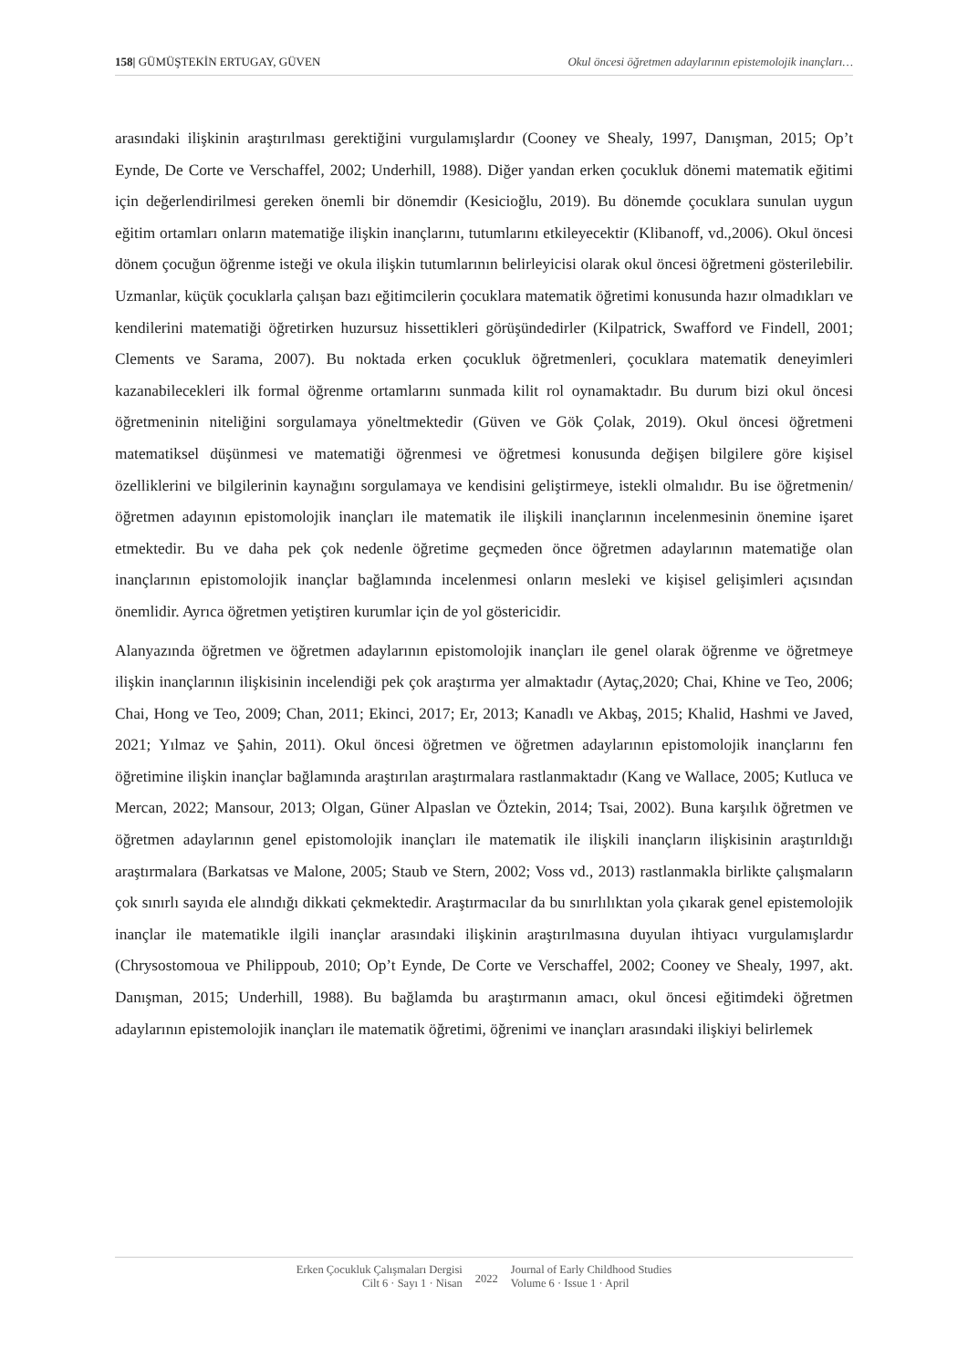158| GÜMÜŞTEKİN ERTUGAY, GÜVEN Okul öncesi öğretmen adaylarının epistemolojik inançları…
arasındaki ilişkinin araştırılması gerektiğini vurgulamışlardır (Cooney ve Shealy, 1997, Danışman, 2015; Op’t Eynde, De Corte ve Verschaffel, 2002; Underhill, 1988). Diğer yandan erken çocukluk dönemi matematik eğitimi için değerlendirilmesi gereken önemli bir dönemdir (Kesicioğlu, 2019). Bu dönemde çocuklara sunulan uygun eğitim ortamları onların matematiğe ilişkin inançlarını, tutumlarını etkileyecektir (Klibanoff, vd.,2006). Okul öncesi dönem çocuğun öğrenme isteği ve okula ilişkin tutumlarının belirleyicisi olarak okul öncesi öğretmeni gösterilebilir. Uzmanlar, küçük çocuklarla çalışan bazı eğitimcilerin çocuklara matematik öğretimi konusunda hazır olmadıkları ve kendilerini matematiği öğretirken huzursuz hissettikleri görüşündedirler (Kilpatrick, Swafford ve Findell, 2001; Clements ve Sarama, 2007). Bu noktada erken çocukluk öğretmenleri, çocuklara matematik deneyimleri kazanabilecekleri ilk formal öğrenme ortamlarını sunmada kilit rol oynamaktadır. Bu durum bizi okul öncesi öğretmeninin niteliğini sorgulamaya yöneltmektedir (Güven ve Gök Çolak, 2019). Okul öncesi öğretmeni matematiksel düşünmesi ve matematiği öğrenmesi ve öğretmesi konusunda değişen bilgilere göre kişisel özelliklerini ve bilgilerinin kaynağını sorgulamaya ve kendisini geliştirmeye, istekli olmalıdır. Bu ise öğretmenin/ öğretmen adayının epistomolojik inançları ile matematik ile ilişkili inançlarının incelenmesinin önemine işaret etmektedir. Bu ve daha pek çok nedenle öğretime geçmeden önce öğretmen adaylarının matematiğe olan inançlarının epistomolojik inançlar bağlamında incelenmesi onların mesleki ve kişisel gelişimleri açısından önemlidir. Ayrıca öğretmen yetiştiren kurumlar için de yol göstericidir.
Alanyazında öğretmen ve öğretmen adaylarının epistomolojik inançları ile genel olarak öğrenme ve öğretmeye ilişkin inançlarının ilişkisinin incelendiği pek çok araştırma yer almaktadır (Aytaç,2020; Chai, Khine ve Teo, 2006; Chai, Hong ve Teo, 2009; Chan, 2011; Ekinci, 2017; Er, 2013; Kanadlı ve Akbaş, 2015; Khalid, Hashmi ve Javed, 2021; Yılmaz ve Şahin, 2011). Okul öncesi öğretmen ve öğretmen adaylarının epistomolojik inançlarını fen öğretimine ilişkin inançlar bağlamında araştırılan araştırmalara rastlanmaktadır (Kang ve Wallace, 2005; Kutluca ve Mercan, 2022; Mansour, 2013; Olgan, Güner Alpaslan ve Öztekin, 2014; Tsai, 2002). Buna karşılık öğretmen ve öğretmen adaylarının genel epistomolojik inançları ile matematik ile ilişkili inançların ilişkisinin araştırıldığı araştırmalara (Barkatsas ve Malone, 2005; Staub ve Stern, 2002; Voss vd., 2013) rastlanmakla birlikte çalışmaların çok sınırlı sayıda ele alındığı dikkati çekmektedir. Araştırmacılar da bu sınırlılıktan yola çıkarak genel epistemolojik inançlar ile matematikle ilgili inançlar arasındaki ilişkinin araştırılmasına duyulan ihtiyacı vurgulamışlardır (Chrysostomoua ve Philippoub, 2010; Op’t Eynde, De Corte ve Verschaffel, 2002; Cooney ve Shealy, 1997, akt. Danışman, 2015; Underhill, 1988). Bu bağlamda bu araştırmanın amacı, okul öncesi eğitimdeki öğretmen adaylarının epistemolojik inançları ile matematik öğretimi, öğrenimi ve inançları arasındaki ilişkiyi belirlemek
Erken Çocukluk Çalışmaları Dergisi
Cilt 6 · Sayı 1 · Nisan
2022
Journal of Early Childhood Studies
Volume 6 · Issue 1 · April